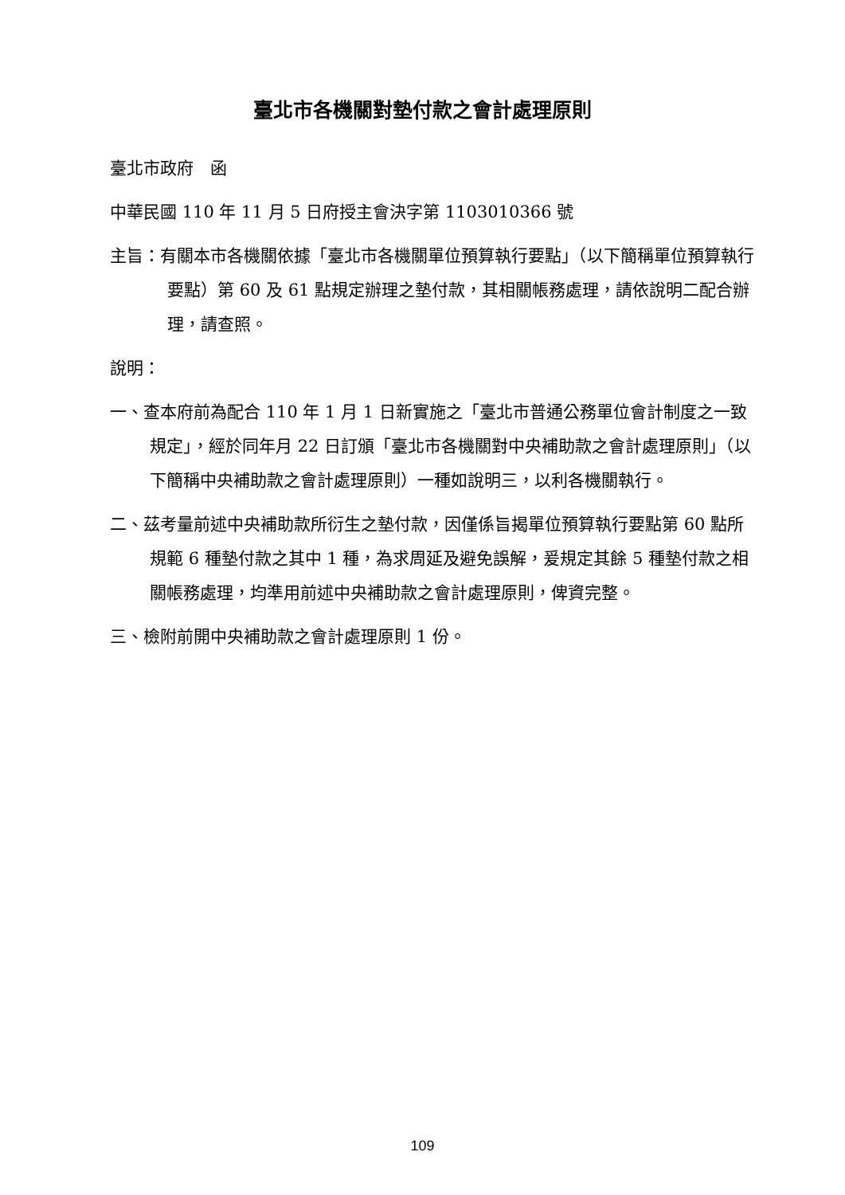臺北市各機關對墊付款之會計處理原則
臺北市政府　函
中華民國 110 年 11 月 5 日府授主會決字第 1103010366 號
主旨：有關本市各機關依據「臺北市各機關單位預算執行要點」（以下簡稱單位預算執行要點）第 60 及 61 點規定辦理之墊付款，其相關帳務處理，請依說明二配合辦理，請查照。
說明：
一、查本府前為配合 110 年 1 月 1 日新實施之「臺北市普通公務單位會計制度之一致規定」，經於同年月 22 日訂頒「臺北市各機關對中央補助款之會計處理原則」（以下簡稱中央補助款之會計處理原則）一種如說明三，以利各機關執行。
二、茲考量前述中央補助款所衍生之墊付款，因僅係旨揭單位預算執行要點第 60 點所規範 6 種墊付款之其中 1 種，為求周延及避免誤解，爰規定其餘 5 種墊付款之相關帳務處理，均準用前述中央補助款之會計處理原則，俾資完整。
三、檢附前開中央補助款之會計處理原則 1 份。
109